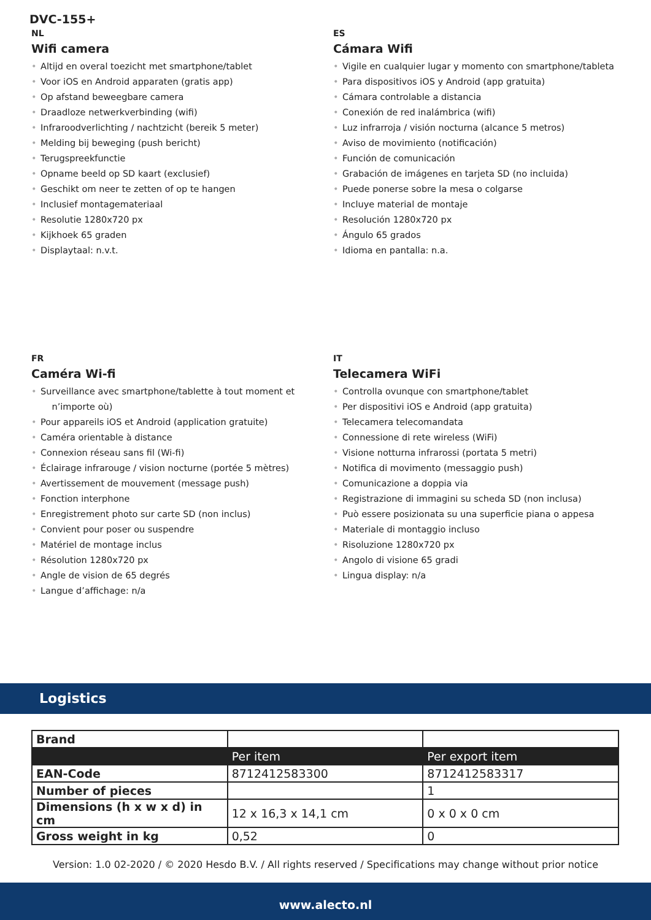DVC-155+
NL
Wifi camera
• Altijd en overal toezicht met smartphone/tablet
• Voor iOS en Android apparaten (gratis app)
• Op afstand beweegbare camera
• Draadloze netwerkverbinding (wifi)
• Infraroodverlichting / nachtzicht (bereik 5 meter)
• Melding bij beweging (push bericht)
• Terugspreekfunctie
• Opname beeld op SD kaart (exclusief)
• Geschikt om neer te zetten of op te hangen
• Inclusief montagemateriaal
• Resolutie 1280x720 px
• Kijkhoek 65 graden
• Displaytaal: n.v.t.
ES
Cámara Wifi
• Vigile en cualquier lugar y momento con smartphone/tableta
• Para dispositivos iOS y Android (app gratuita)
• Cámara controlable a distancia
• Conexión de red inalámbrica (wifi)
• Luz infrarroja / visión nocturna (alcance 5 metros)
• Aviso de movimiento (notificación)
• Función de comunicación
• Grabación de imágenes en tarjeta SD (no incluida)
• Puede ponerse sobre la mesa o colgarse
• Incluye material de montaje
• Resolución 1280x720 px
• Ángulo 65 grados
• Idioma en pantalla: n.a.
FR
Caméra Wi-fi
• Surveillance avec smartphone/tablette à tout moment et
n’importe où)
• Pour appareils iOS et Android (application gratuite)
• Caméra orientable à distance
• Connexion réseau sans fil (Wi-fi)
• Éclairage infrarouge / vision nocturne (portée 5 mètres)
• Avertissement de mouvement (message push)
• Fonction interphone
• Enregistrement photo sur carte SD (non inclus)
• Convient pour poser ou suspendre
• Matériel de montage inclus
• Résolution 1280x720 px
• Angle de vision de 65 degrés
• Langue d’affichage: n/a
IT
Telecamera WiFi
• Controlla ovunque con smartphone/tablet
• Per dispositivi iOS e Android (app gratuita)
• Telecamera telecomandata
• Connessione di rete wireless (WiFi)
• Visione notturna infrarossi (portata 5 metri)
• Notifica di movimento (messaggio push)
• Comunicazione a doppia via
• Registrazione di immagini su scheda SD (non inclusa)
• Può essere posizionata su una superficie piana o appesa
• Materiale di montaggio incluso
• Risoluzione 1280x720 px
• Angolo di visione 65 gradi
• Lingua display: n/a
Logistics
| Brand | | |
| | Per item | Per export item |
| EAN-Code | 8712412583300 | 8712412583317 |
| Number of pieces | | 1 |
| Dimensions (h x w x d) in cm | 12 x 16,3 x 14,1 cm | 0 x 0 x 0 cm |
| Gross weight in kg | 0,52 | 0 |
Version: 1.0 02-2020 / © 2020 Hesdo B.V. / All rights reserved / Specifications may change without prior notice
www.alecto.nl